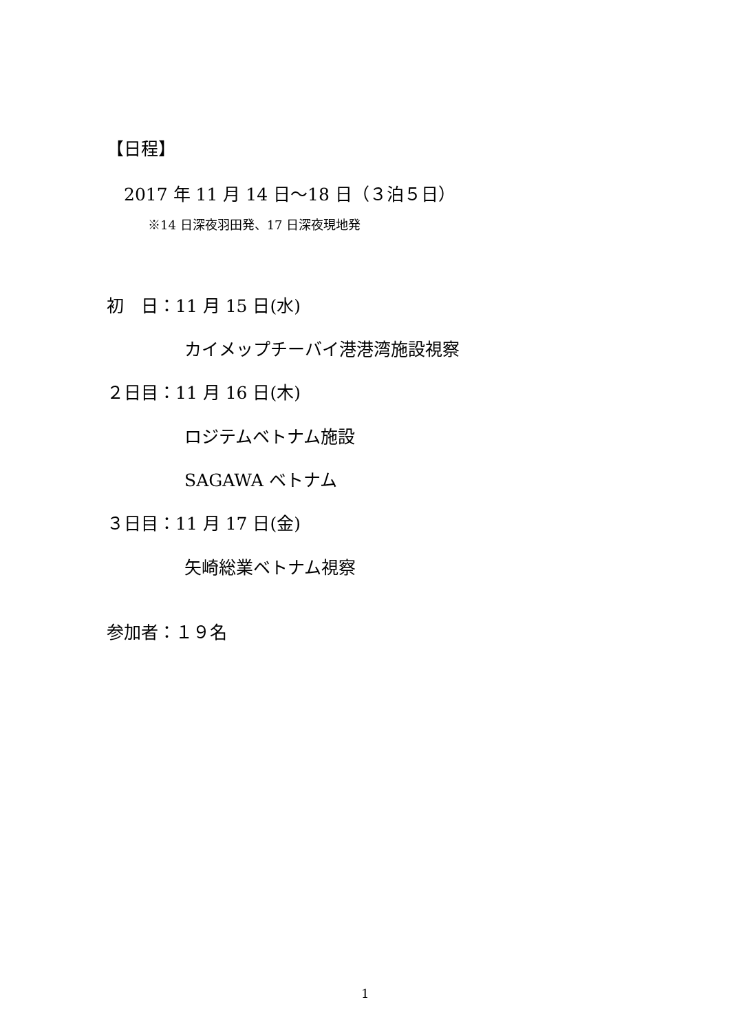【日程】
2017 年 11 月 14 日～18 日（３泊５日）
※14 日深夜羽田発、17 日深夜現地発
初　日：11 月 15 日(水)
カイメップチーバイ港港湾施設視察
２日目：11 月 16 日(木)
ロジテムベトナム施設
SAGAWA ベトナム
３日目：11 月 17 日(金)
矢崎総業ベトナム視察
参加者：１９名
1